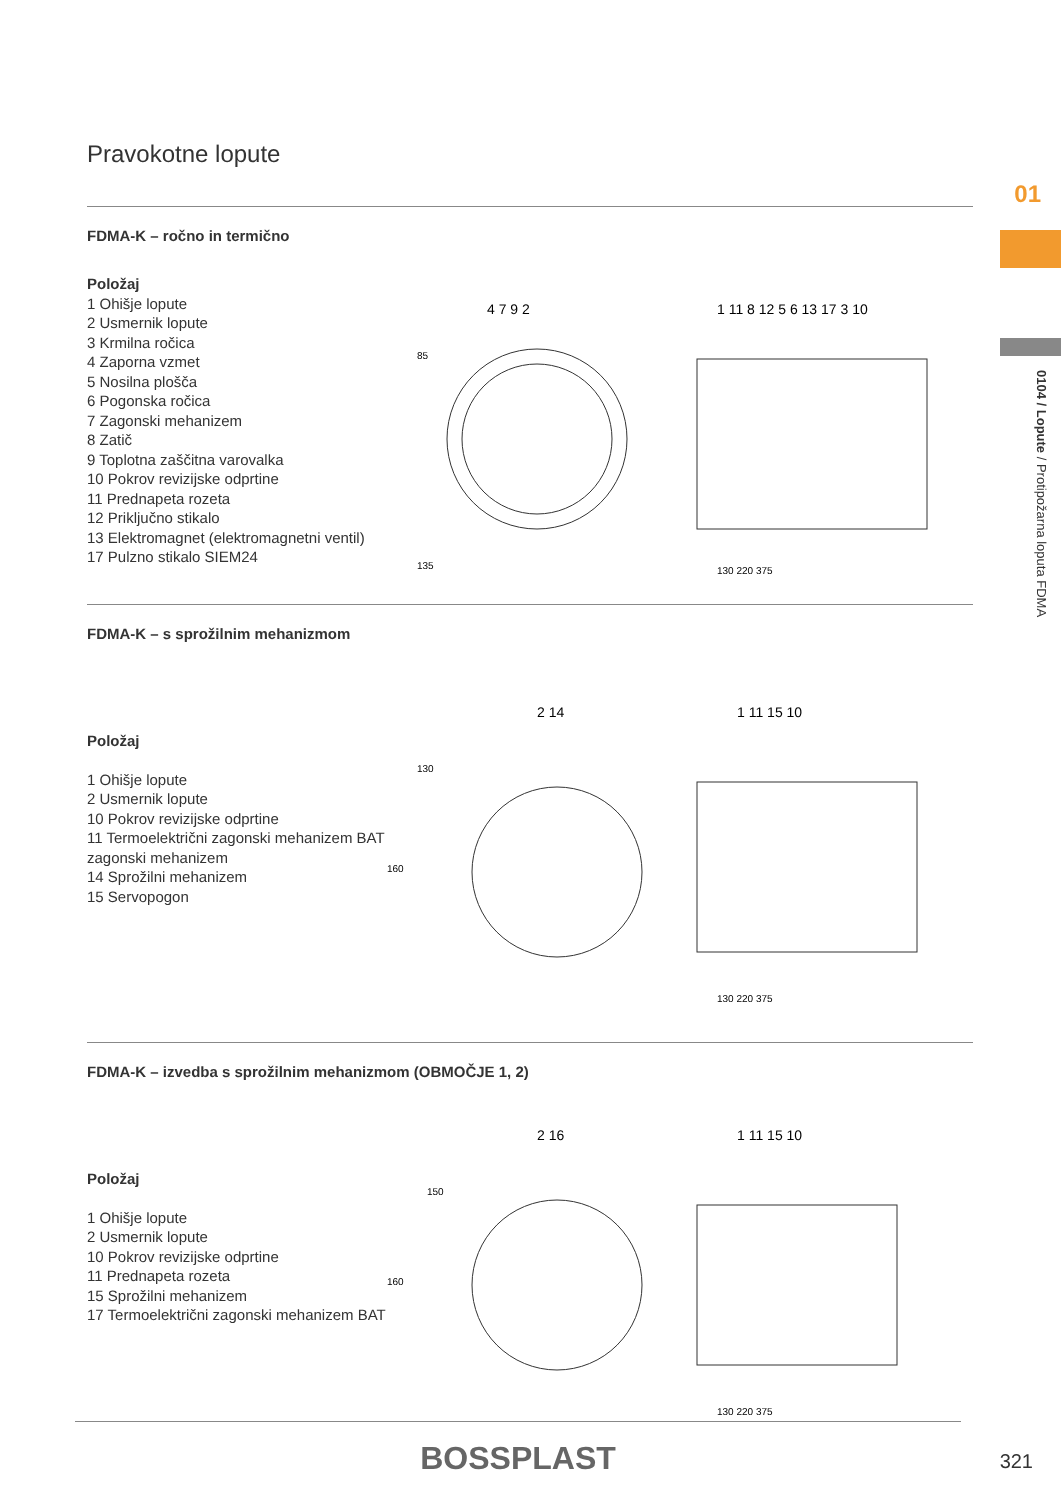Pravokotne lopute
FDMA-K – ročno in termično
Položaj
1 Ohišje lopute
2 Usmernik lopute
3 Krmilna ročica
4 Zaporna vzmet
5 Nosilna plošča
6 Pogonska ročica
7 Zagonski mehanizem
8 Zatič
9 Toplotna zaščitna varovalka
10 Pokrov revizijske odprtine
11 Prednapeta rozeta
12 Priključno stikalo
13 Elektromagnet (elektromagnetni ventil)
17 Pulzno stikalo SIEM24
4 7 9 2
85
135
1 11 8 12 5 6 13 17 3 10
130 220 375
FDMA-K – s sprožilnim mehanizmom
Položaj
1 Ohišje lopute
2 Usmernik lopute
10 Pokrov revizijske odprtine
11 Termoelektrični zagonski mehanizem BAT zagonski mehanizem
14 Sprožilni mehanizem
15 Servopogon
2 14
130
160
1 11 15 10
130 220 375
FDMA-K – izvedba s sprožilnim mehanizmom (OBMOČJE 1, 2)
Položaj
1 Ohišje lopute
2 Usmernik lopute
10 Pokrov revizijske odprtine
11 Prednapeta rozeta
15 Sprožilni mehanizem
17 Termoelektrični zagonski mehanizem BAT
2 16
150
160
1 11 15 10
130 220 375
01
0104 / Lopute / Protipožarna loputa FDMA
BOSSPLAST
321